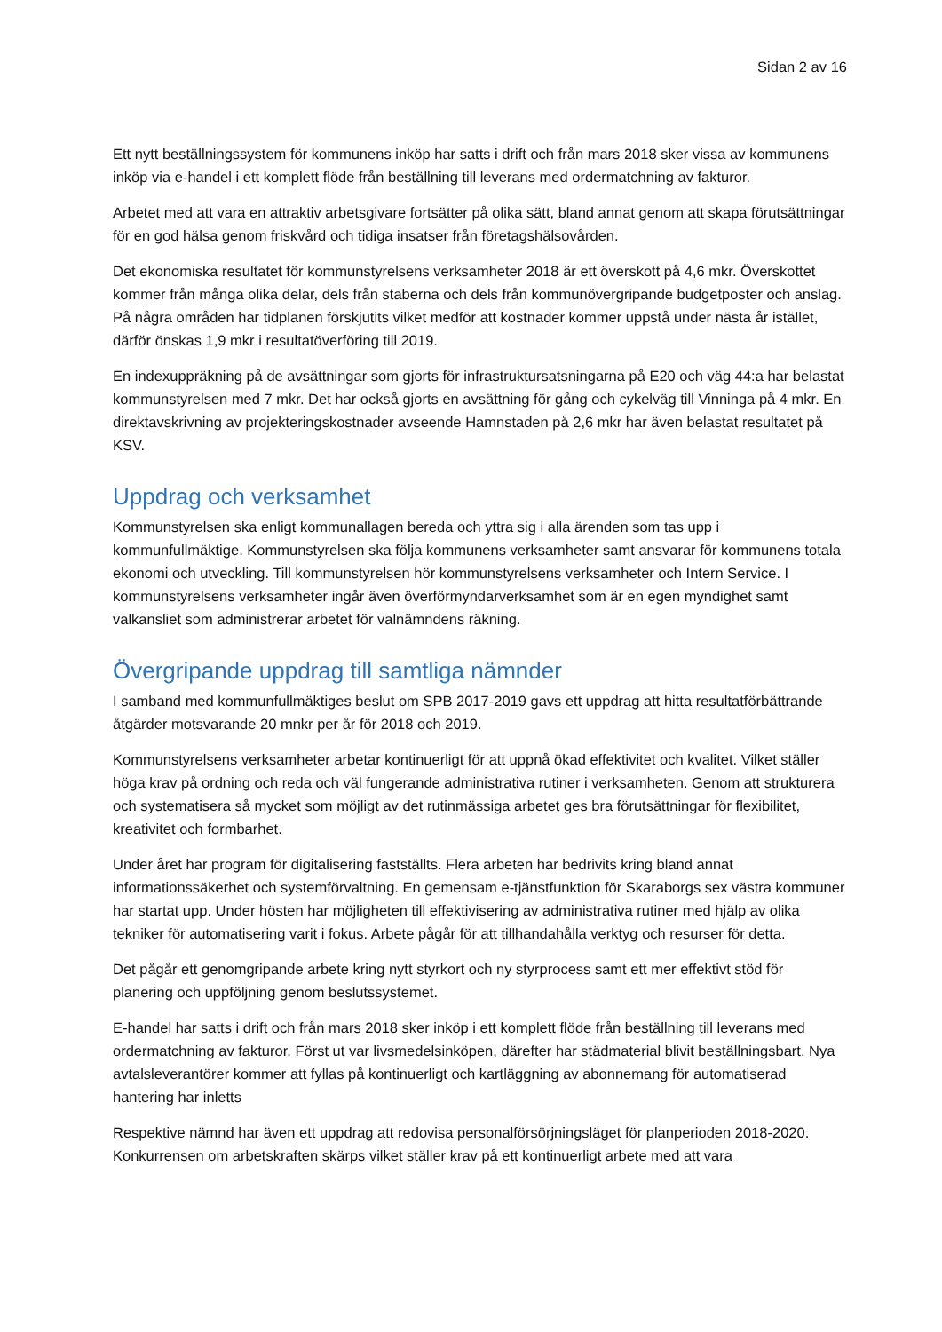Sidan 2 av 16
Ett nytt beställningssystem för kommunens inköp har satts i drift och från mars 2018 sker vissa av kommunens inköp via e-handel i ett komplett flöde från beställning till leverans med ordermatchning av fakturor.
Arbetet med att vara en attraktiv arbetsgivare fortsätter på olika sätt, bland annat genom att skapa förutsättningar för en god hälsa genom friskvård och tidiga insatser från företagshälsovården.
Det ekonomiska resultatet för kommunstyrelsens verksamheter 2018 är ett överskott på 4,6 mkr. Överskottet kommer från många olika delar, dels från staberna och dels från kommunövergripande budgetposter och anslag. På några områden har tidplanen förskjutits vilket medför att kostnader kommer uppstå under nästa år istället, därför önskas 1,9 mkr i resultatöverföring till 2019.
En indexuppräkning på de avsättningar som gjorts för infrastruktursatsningarna på E20 och väg 44:a har belastat kommunstyrelsen med 7 mkr. Det har också gjorts en avsättning för gång och cykelväg till Vinninga på 4 mkr. En direktavskrivning av projekteringskostnader avseende Hamnstaden på 2,6 mkr har även belastat resultatet på KSV.
Uppdrag och verksamhet
Kommunstyrelsen ska enligt kommunallagen bereda och yttra sig i alla ärenden som tas upp i kommunfullmäktige. Kommunstyrelsen ska följa kommunens verksamheter samt ansvarar för kommunens totala ekonomi och utveckling. Till kommunstyrelsen hör kommunstyrelsens verksamheter och Intern Service. I kommunstyrelsens verksamheter ingår även överförmyndarverksamhet som är en egen myndighet samt valkansliet som administrerar arbetet för valnämndens räkning.
Övergripande uppdrag till samtliga nämnder
I samband med kommunfullmäktiges beslut om SPB 2017-2019 gavs ett uppdrag att hitta resultatförbättrande åtgärder motsvarande 20 mnkr per år för 2018 och 2019.
Kommunstyrelsens verksamheter arbetar kontinuerligt för att uppnå ökad effektivitet och kvalitet. Vilket ställer höga krav på ordning och reda och väl fungerande administrativa rutiner i verksamheten. Genom att strukturera och systematisera så mycket som möjligt av det rutinmässiga arbetet ges bra förutsättningar för flexibilitet, kreativitet och formbarhet.
Under året har program för digitalisering fastställts. Flera arbeten har bedrivits kring bland annat informationssäkerhet och systemförvaltning. En gemensam e-tjänstfunktion för Skaraborgs sex västra kommuner har startat upp. Under hösten har möjligheten till effektivisering av administrativa rutiner med hjälp av olika tekniker för automatisering varit i fokus. Arbete pågår för att tillhandahålla verktyg och resurser för detta.
Det pågår ett genomgripande arbete kring nytt styrkort och ny styrprocess samt ett mer effektivt stöd för planering och uppföljning genom beslutssystemet.
E-handel har satts i drift och från mars 2018 sker inköp i ett komplett flöde från beställning till leverans med ordermatchning av fakturor. Först ut var livsmedelsinköpen, därefter har städmaterial blivit beställningsbart. Nya avtalsleverantörer kommer att fyllas på kontinuerligt och kartläggning av abonnemang för automatiserad hantering har inletts
Respektive nämnd har även ett uppdrag att redovisa personalförsörjningsläget för planperioden 2018-2020. Konkurrensen om arbetskraften skärps vilket ställer krav på ett kontinuerligt arbete med att vara